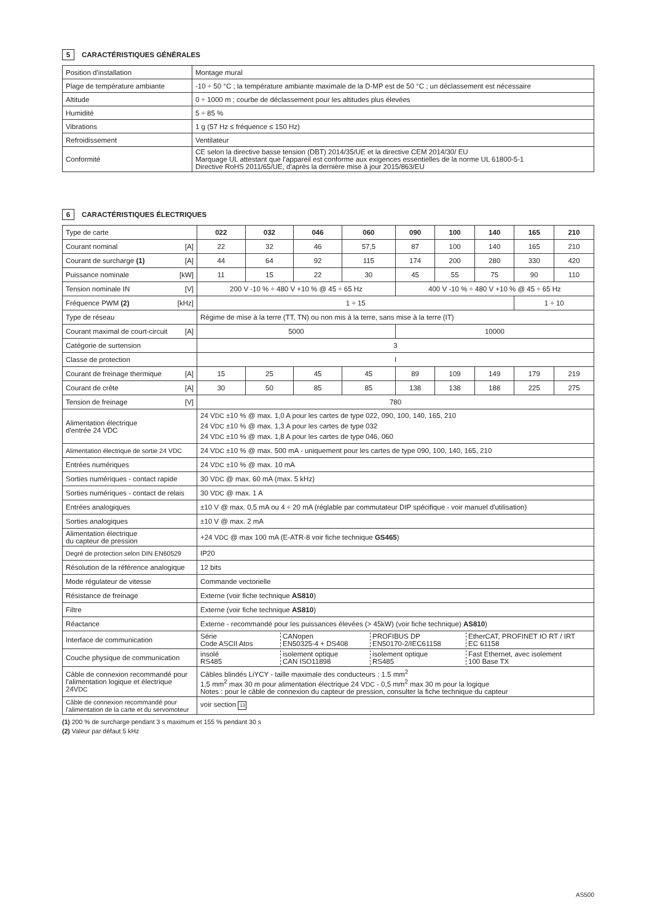5 CARACTÉRISTIQUES GÉNÉRALES
| Position d'installation | Montage mural |
| Plage de température ambiante | -10 ÷ 50 °C ; la température ambiante maximale de la D-MP est de 50 °C ; un déclassement est nécessaire |
| Altitude | 0 ÷ 1000 m ; courbe de déclassement pour les altitudes plus élevées |
| Humidité | 5 ÷ 85 % |
| Vibrations | 1 g (57 Hz ≤ fréquence ≤ 150 Hz) |
| Refroidissement | Ventilateur |
| Conformité | CE selon la directive basse tension (DBT) 2014/35/UE et la directive CEM 2014/30/ EU Marquage UL attestant que l'appareil est conforme aux exigences essentielles de la norme UL 61800-5-1 Directive RoHS 2011/65/UE, d'après la dernière mise à jour 2015/863/EU |
6 CARACTÉRISTIQUES ÉLECTRIQUES
| Type de carte | 022 | 032 | 046 | 060 | 090 | 100 | 140 | 165 | 210 |
| Courant nominal [A] | 22 | 32 | 46 | 57,5 | 87 | 100 | 140 | 165 | 210 |
| Courant de surcharge (1) [A] | 44 | 64 | 92 | 115 | 174 | 200 | 280 | 330 | 420 |
| Puissance nominale [kW] | 11 | 15 | 22 | 30 | 45 | 55 | 75 | 90 | 110 |
| Tension nominale IN [V] | 200 V -10 % ÷ 480 V +10 % @ 45 ÷ 65 Hz | | | | 400 V -10 % ÷ 480 V +10 % @ 45 ÷ 65 Hz | | | | |
| Fréquence PWM (2) [kHz] | 1 ÷ 15 | | | | | | | 1 ÷ 10 | |
| Type de réseau | Régime de mise à la terre (TT, TN) ou non mis à la terre, sans mise à la terre (IT) | | | | | | | | |
| Courant maximal de court-circuit [A] | 5000 | | | | 10000 | | | | |
| Catégorie de surtension | 3 | | | | | | | | |
| Classe de protection | I | | | | | | | | |
| Courant de freinage thermique [A] | 15 | 25 | 45 | 45 | 89 | 109 | 149 | 179 | 219 |
| Courant de crête [A] | 30 | 50 | 85 | 85 | 138 | 138 | 188 | 225 | 275 |
| Tension de freinage [V] | 780 | | | | | | | | |
| Alimentation électrique d'entrée 24 VDC | 24 V DC ±10 % @ max. 1,0 A pour les cartes de type 022, 090, 100, 140, 165, 210 24 V DC ±10 % @ max. 1,3 A pour les cartes de type 032 24 V DC ±10 % @ max. 1,8 A pour les cartes de type 046, 060 | | | | | | | | |
| Alimentation électrique de sortie 24 VDC | 24 V DC ±10 % @ max. 500 mA - uniquement pour les cartes de type 090, 100, 140, 165, 210 | | | | | | | | |
| Entrées numériques | 24 V DC ±10 % @ max. 10 mA | | | | | | | | |
| Sorties numériques - contact rapide | 30 V DC @ max. 60 mA (max. 5 kHz) | | | | | | | | |
| Sorties numériques - contact de relais | 30 V DC @ max. 1 A | | | | | | | | |
| Entrées analogiques | ±10 V @ max. 0,5 mA ou 4 ÷ 20 mA (réglable par commutateur DIP spécifique - voir manuel d'utilisation) | | | | | | | | |
| Sorties analogiques | ±10 V @ max. 2 mA | | | | | | | | |
| Alimentation électrique du capteur de pression | +24 V DC @ max 100 mA (E-ATR-8 voir fiche technique GS465 ) | | | | | | | | |
| Degré de protection selon DIN EN60529 | IP20 | | | | | | | | |
| Résolution de la référence analogique | 12 bits | | | | | | | | |
| Mode régulateur de vitesse | Commande vectorielle | | | | | | | | |
| Résistance de freinage | Externe (voir fiche technique AS810 ) | | | | | | | | |
| Filtre | Externe (voir fiche technique AS810 ) | | | | | | | | |
| Réactance | Externe - recommandé pour les puissances élevées (> 45kW) (voir fiche technique) AS810 ) | | | | | | | | |
| Interface de communication | Série Code ASCII Atos CANopen EN50325-4 + DS408 PROFIBUS DP EN50170-2/IEC61158 EtherCAT, PROFINET IO RT / IRT EC 61158 | | | | | | | | |
| Couche physique de communication | insolé RS485 isolement optique CAN ISO11898 isolement optique RS485 Fast Ethernet, avec isolement 100 Base TX | | | | | | | | |
| Câble de connexion recommandé pour l'alimentation logique et électrique 24V DC | Câbles blindés LiYCY - taille maximale des conducteurs : 1.5 mm<sup>2</sup> 1,5 mm<sup>2</sup> max 30 m pour alimentation électrique 24 V DC - 0,5 mm<sup>2</sup> max 30 m pour la logique Notes : pour le câble de connexion du capteur de pression, consulter la fiche technique du capteur | | | | | | | | |
| Câble de connexion recommandé pour l'alimentation de la carte et du servomoteur | voir section 13 | | | | | | | | |
(1) 200 % de surcharge pendant 3 s maximum et 155 % pendant 30 s
(2) Valeur par défaut 5 kHz
AS500